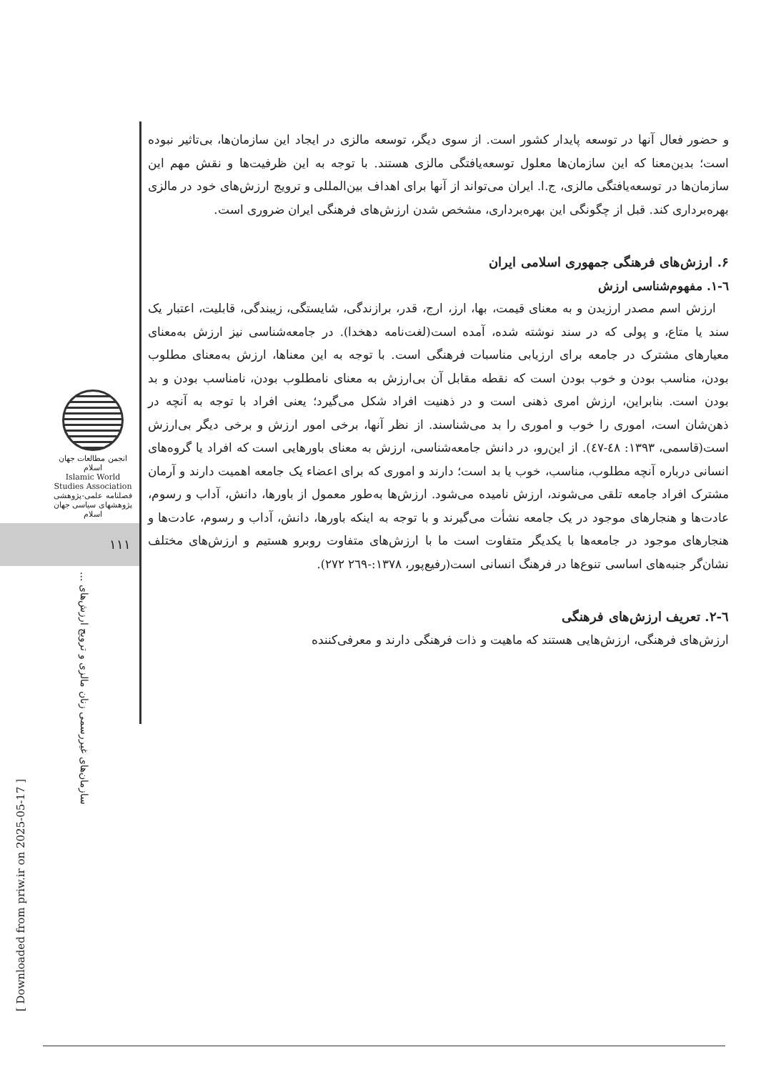و حضور فعال آنها در توسعه پایدار کشور است. از سوی دیگر، توسعه مالزی در ایجاد این سازمان‌ها، بی‌تاثیر نبوده است؛ بدین‌معنا که این سازمان‌ها معلول توسعه‌یافتگی مالزی هستند. با توجه به این ظرفیت‌ها و نقش مهم این سازمان‌ها در توسعه‌یافتگی مالزی، ج.ا. ایران می‌تواند از آنها برای اهداف بین‌المللی و ترویج ارزش‌های خود در مالزی بهره‌برداری کند. قبل از چگونگی این بهره‌برداری، مشخص شدن ارزش‌های فرهنگی ایران ضروری است.
۶. ارزش‌های فرهنگی جمهوری اسلامی ایران
٦-١. مفهوم‌شناسی ارزش
ارزش اسم مصدر ارزیدن و به معنای قیمت، بها، ارز، ارج، قدر، برازندگی، شایستگی، زیبندگی، قابلیت، اعتبار یک سند یا متاع، و پولی که در سند نوشته شده، آمده است(لغت‌نامه دهخدا). در جامعه‌شناسی نیز ارزش به‌معنای معیارهای مشترک در جامعه برای ارزیابی مناسبات فرهنگی است. با توجه به این معناها، ارزش به‌معنای مطلوب بودن، مناسب بودن و خوب بودن است که نقطه مقابل آن بی‌ارزش به معنای نامطلوب بودن، نامناسب بودن و بد بودن است. بنابراین، ارزش امری ذهنی است و در ذهنیت افراد شکل می‌گیرد؛ یعنی افراد با توجه به آنچه در ذهن‌شان است، اموری را خوب و اموری را بد می‌شناسند. از نظر آنها، برخی امور ارزش و برخی دیگر بی‌ارزش است(قاسمی، ١٣٩٣: ٤٨-٤٧). از این‌رو، در دانش جامعه‌شناسی، ارزش به معنای باورهایی است که افراد یا گروه‌های انسانی درباره آنچه مطلوب، مناسب، خوب یا بد است؛ دارند و اموری که برای اعضاء یک جامعه اهمیت دارند و آرمان مشترک افراد جامعه تلقی می‌شوند، ارزش نامیده می‌شود. ارزش‌ها به‌طور معمول از باورها، دانش، آداب و رسوم، عادت‌ها و هنجارهای موجود در یک جامعه نشأت می‌گیرند و با توجه به اینکه باورها، دانش، آداب و رسوم، عادت‌ها و هنجارهای موجود در جامعه‌ها با یکدیگر متفاوت است ما با ارزش‌های متفاوت روبرو هستیم و ارزش‌های مختلف نشان‌گر جنبه‌های اساسی تنوع‌ها در فرهنگ انسانی است(رفیع‌پور، ١٣٧٨:-٢٦٩ ٢٧٢).
٦-٢. تعریف ارزش‌های فرهنگی
ارزش‌های فرهنگی، ارزش‌هایی هستند که ماهیت و ذات فرهنگی دارند و معرفی‌کننده
انجمن مطالعات جهان اسلام
Islamic World Studies Association
فصلنامه علمی-پژوهشی
پژوهشهای سیاسی جهان اسلام
١١١
سازمان‌های غیررسمی زنان مالزی و ترویج ارزش‌های ...
[ Downloaded from priw.ir on 2025-05-17 ]